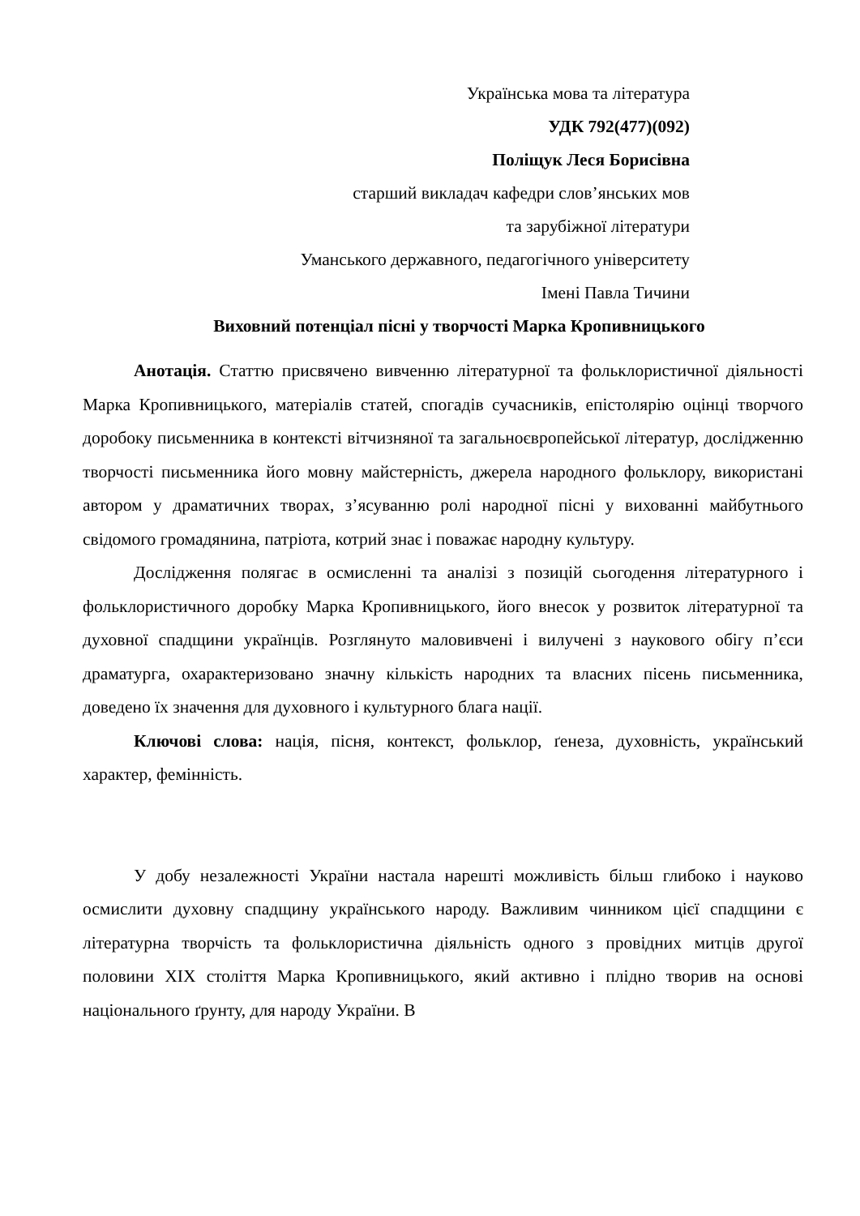Українська мова та література
УДК 792(477)(092)
Поліщук Леся Борисівна
старший викладач кафедри слов’янських мов
та зарубіжної літератури
Уманського державного, педагогічного університету
Імені Павла Тичини
Виховний потенціал пісні у творчості Марка Кропивницького
Анотація. Статтю присвячено вивченню літературної та фольклористичної діяльності Марка Кропивницького, матеріалів статей, спогадів сучасників, епістолярію оцінці творчого доробоку письменника в контексті вітчизняної та загальноєвропейської літератур, дослідженню творчості письменника його мовну майстерність, джерела народного фольклору, використані автором у драматичних творах, з’ясуванню ролі народної пісні у вихованні майбутнього свідомого громадянина, патріота, котрий знає і поважає народну культуру.
Дослідження полягає в осмисленні та аналізі з позицій сьогодення літературного і фольклористичного доробку Марка Кропивницького, його внесок у розвиток літературної та духовної спадщини українців. Розглянуто маловивчені і вилучені з наукового обігу п’єси драматурга, охарактеризовано значну кількість народних та власних пісень письменника, доведено їх значення для духовного і культурного блага нації.
Ключові слова: нація, пісня, контекст, фольклор, ґенеза, духовність, український характер, фемінність.
У добу незалежності України настала нарешті можливість більш глибоко і науково осмислити духовну спадщину українського народу. Важливим чинником цієї спадщини є літературна творчість та фольклористична діяльність одного з провідних митців другої половини ХІХ століття Марка Кропивницького, який активно і плідно творив на основі національного ґрунту, для народу України. В